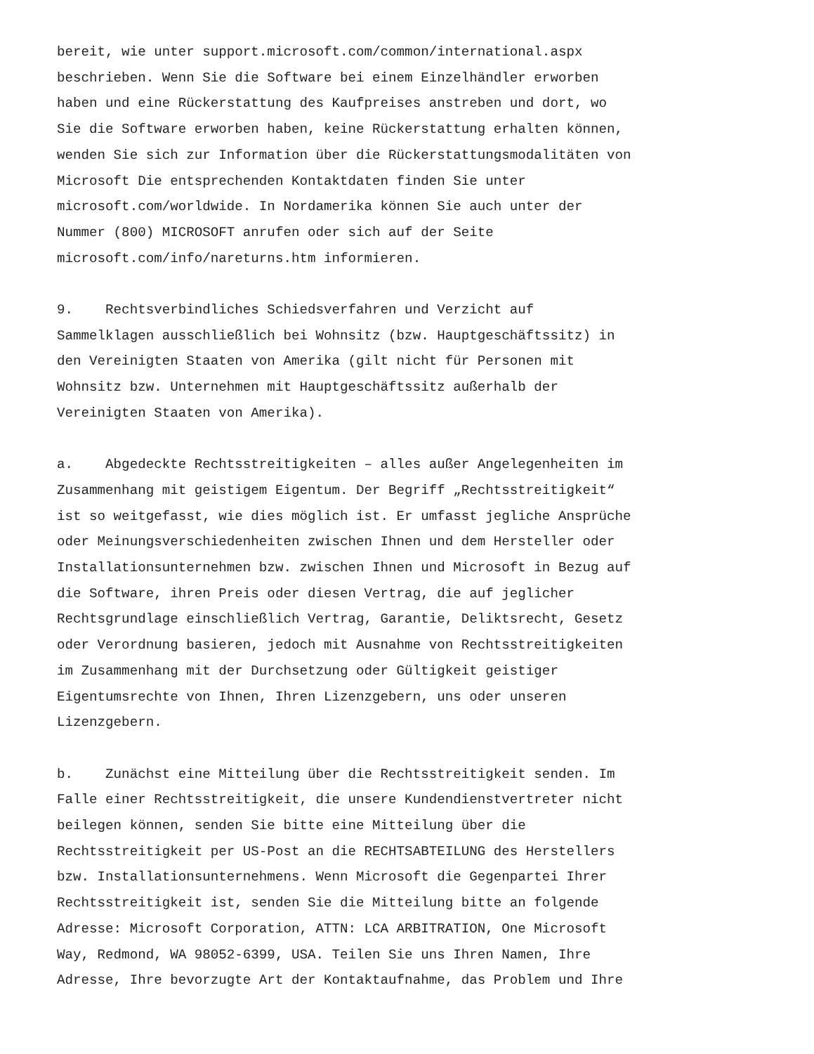bereit, wie unter support.microsoft.com/common/international.aspx beschrieben. Wenn Sie die Software bei einem Einzelhändler erworben haben und eine Rückerstattung des Kaufpreises anstreben und dort, wo Sie die Software erworben haben, keine Rückerstattung erhalten können, wenden Sie sich zur Information über die Rückerstattungsmodalitäten von Microsoft Die entsprechenden Kontaktdaten finden Sie unter microsoft.com/worldwide. In Nordamerika können Sie auch unter der Nummer (800) MICROSOFT anrufen oder sich auf der Seite microsoft.com/info/nareturns.htm informieren.
9. Rechtsverbindliches Schiedsverfahren und Verzicht auf Sammelklagen ausschließlich bei Wohnsitz (bzw. Hauptgeschäftssitz) in den Vereinigten Staaten von Amerika (gilt nicht für Personen mit Wohnsitz bzw. Unternehmen mit Hauptgeschäftssitz außerhalb der Vereinigten Staaten von Amerika).
a. Abgedeckte Rechtsstreitigkeiten – alles außer Angelegenheiten im Zusammenhang mit geistigem Eigentum. Der Begriff „Rechtsstreitigkeit“ ist so weitgefasst, wie dies möglich ist. Er umfasst jegliche Ansprüche oder Meinungsverschiedenheiten zwischen Ihnen und dem Hersteller oder Installationsunternehmen bzw. zwischen Ihnen und Microsoft in Bezug auf die Software, ihren Preis oder diesen Vertrag, die auf jeglicher Rechtsgrundlage einschließlich Vertrag, Garantie, Deliktsrecht, Gesetz oder Verordnung basieren, jedoch mit Ausnahme von Rechtsstreitigkeiten im Zusammenhang mit der Durchsetzung oder Gültigkeit geistiger Eigentumsrechte von Ihnen, Ihren Lizenzgebern, uns oder unseren Lizenzgebern.
b. Zunächst eine Mitteilung über die Rechtsstreitigkeit senden. Im Falle einer Rechtsstreitigkeit, die unsere Kundendienstvertreter nicht beilegen können, senden Sie bitte eine Mitteilung über die Rechtsstreitigkeit per US-Post an die RECHTSABTEILUNG des Herstellers bzw. Installationsunternehmens. Wenn Microsoft die Gegenpartei Ihrer Rechtsstreitigkeit ist, senden Sie die Mitteilung bitte an folgende Adresse: Microsoft Corporation, ATTN: LCA ARBITRATION, One Microsoft Way, Redmond, WA 98052-6399, USA. Teilen Sie uns Ihren Namen, Ihre Adresse, Ihre bevorzugte Art der Kontaktaufnahme, das Problem und Ihre